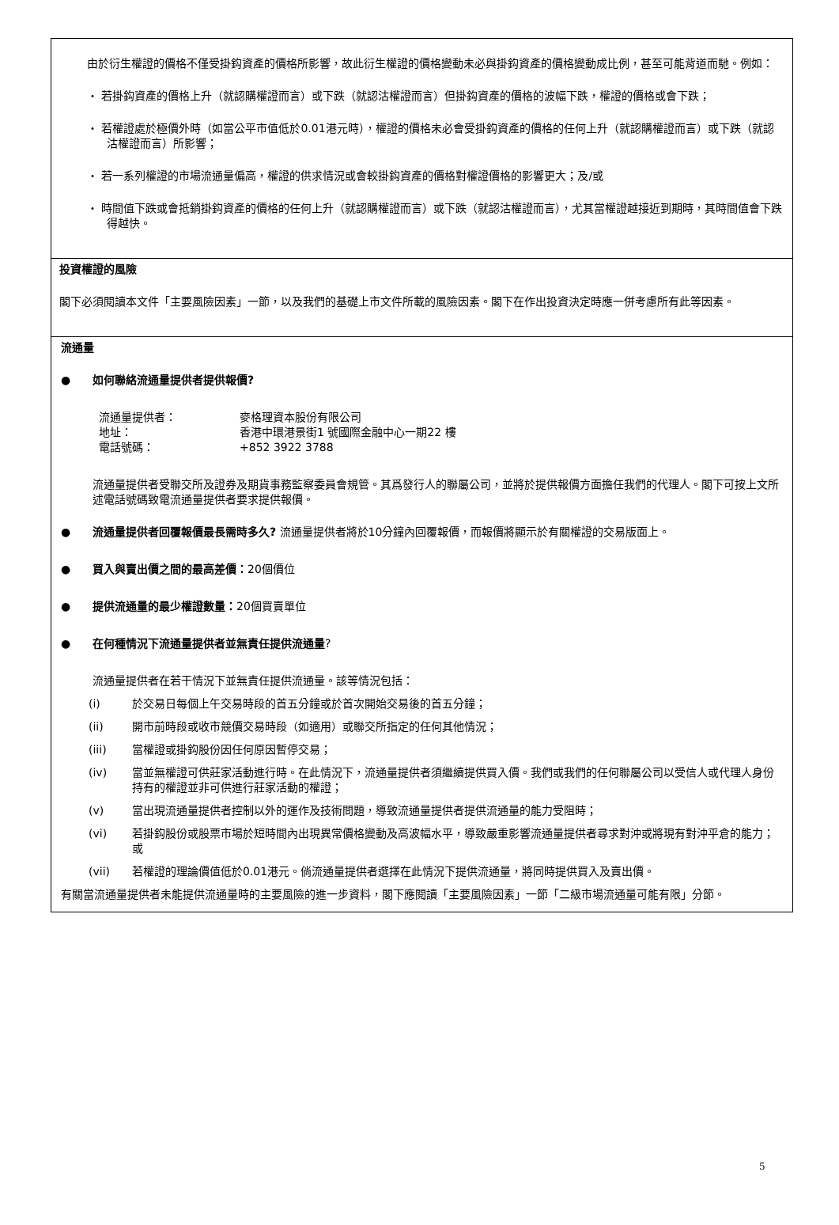由於衍生權證的價格不僅受掛鈎資產的價格所影響，故此衍生權證的價格變動未必與掛鈎資產的價格變動成比例，甚至可能背道而馳。例如：
・ 若掛鈎資產的價格上升（就認購權證而言）或下跌（就認沽權證而言）但掛鈎資產的價格的波幅下跌，權證的價格或會下跌；
・ 若權證處於極價外時（如當公平市值低於0.01港元時），權證的價格未必會受掛鈎資產的價格的任何上升（就認購權證而言）或下跌（就認沽權證而言）所影響；
・ 若一系列權證的市場流通量偏高，權證的供求情況或會較掛鈎資產的價格對權證價格的影響更大；及/或
・ 時間值下跌或會抵銷掛鈎資產的價格的任何上升（就認購權證而言）或下跌（就認沽權證而言），尤其當權證越接近到期時，其時間值會下跌得越快。
投資權證的風險
閣下必須閱讀本文件「主要風險因素」一節，以及我們的基礎上市文件所載的風險因素。閣下在作出投資決定時應一併考慮所有此等因素。
流通量
● 如何聯絡流通量提供者提供報價?
流通量提供者： 麥格理資本股份有限公司
地址： 香港中環港景街1 號國際金融中心一期22 樓
電話號碼： +852 3922 3788
流通量提供者受聯交所及證券及期貨事務監察委員會規管。其爲發行人的聯屬公司，並將於提供報價方面擔任我們的代理人。閣下可按上文所述電話號碼致電流通量提供者要求提供報價。
● 流通量提供者回覆報價最長需時多久? 流通量提供者將於10分鐘內回覆報價，而報價將顯示於有關權證的交易版面上。
● 買入與賣出價之間的最高差價：20個價位
● 提供流通量的最少權證數量：20個買賣單位
● 在何種情況下流通量提供者並無責任提供流通量?
流通量提供者在若干情況下並無責任提供流通量。該等情況包括：
(i) 於交易日每個上午交易時段的首五分鐘或於首次開始交易後的首五分鐘；
(ii) 開市前時段或收市競價交易時段（如適用）或聯交所指定的任何其他情況；
(iii) 當權證或掛鈎股份因任何原因暫停交易；
(iv) 當並無權證可供莊家活動進行時。在此情況下，流通量提供者須繼續提供買入價。我們或我們的任何聯屬公司以受信人或代理人身份持有的權證並非可供進行莊家活動的權證；
(v) 當出現流通量提供者控制以外的運作及技術問題，導致流通量提供者提供流通量的能力受阻時；
(vi) 若掛鈎股份或股票市場於短時間內出現異常價格變動及高波幅水平，導致嚴重影響流通量提供者尋求對沖或將現有對沖平倉的能力；或
(vii) 若權證的理論價值低於0.01港元。倘流通量提供者選擇在此情況下提供流通量，將同時提供買入及賣出價。
有關當流通量提供者未能提供流通量時的主要風險的進一步資料，閣下應閱讀「主要風險因素」一節「二級市場流通量可能有限」分節。
5